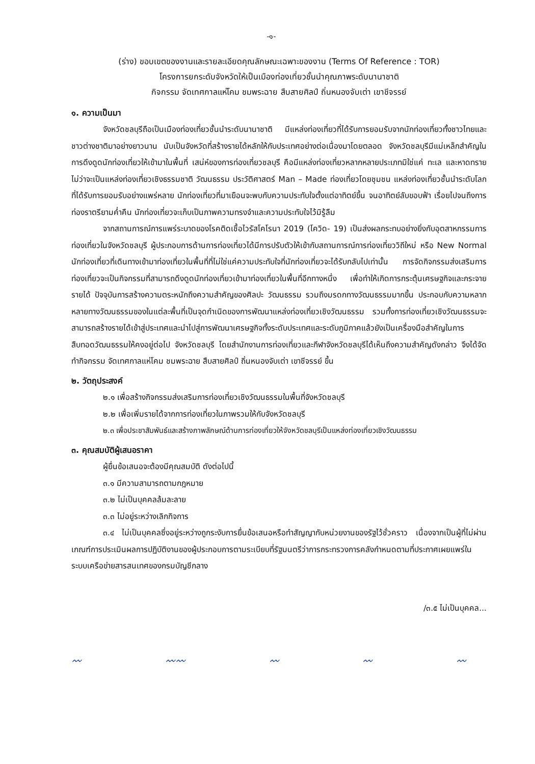-๑-
(ร่าง) ขอบเขตของงานและรายละเอียดคุณลักษณะเฉพาะของงาน (Terms Of Reference : TOR)
โครงการยกระดับจังหวัดให้เป็นเมืองท่องเที่ยวชั้นนำคุณภาพระดับนานาชาติ
กิจกรรม จัดเทศกาลแห่โคม ชมพระฉาย สืบสายศิลป์ ถิ่นหนองจับเต่า เขาชีจรรย์
๑. ความเป็นมา
จังหวัดชลบุรีถือเป็นเมืองท่องเที่ยวชั้นนำระดับนานาชาติ มีแหล่งท่องเที่ยวที่ได้รับการยอมรับจากนักท่องเที่ยวทั้งชาวไทยและชาวต่างชาติมาอย่างยาวนาน นับเป็นจังหวัดที่สร้างรายได้หลักให้กับประเทศอย่างต่อเนื่องมาโดยตลอด จังหวัดชลบุรีมีแม่เหล็กสำคัญในการดึงดูดนักท่องเที่ยวให้เข้ามาในพื้นที่ เสน่ห์ของการท่องเที่ยวชลบุรี คือมีแหล่งท่องเที่ยวหลากหลายประเภทมิใช่แค่ ทะเล และหาดทราย ไม่ว่าจะเป็นแหล่งท่องเที่ยวเชิงธรรมชาติ วัฒนธรรม ประวัติศาสตร์ Man – Made ท่องเที่ยวโดยชุมชน แหล่งท่องเที่ยวชั้นนำระดับโลก ที่ได้รับการยอมรับอย่างแพร่หลาย นักท่องเที่ยวที่มาเยือนจะพบกับความประทับใจตั้งแต่อาทิตย์ขึ้น จนอาทิตย์ลับขอบฟ้า เรื่อยไปจนถึงการท่องราตรียามค่ำคืน นักท่องเที่ยวจะเก็บเป็นภาพความทรงจำและความประทับใจไว้มิรู้ลืม
จากสถานการณ์การแพร่ระบาดของโรคติดเชื้อไวรัสโคโรนา 2019 (โควิด- 19) เป็นส่งผลกระทบอย่างยิ่งกับอุตสาหกรรมการท่องเที่ยวในจังหวัดชลบุรี ผู้ประกอบการด้านการท่องเที่ยวได้มีการปรับตัวให้เข้ากับสถานการณ์การท่องเที่ยววิถีใหม่ หรือ New Normal นักท่องเที่ยวที่เดินทางเข้ามาท่องเที่ยวในพื้นที่ที่ไม่ใช่แค่ความประทับใจที่นักท่องเที่ยวจะได้รับกลับไปเท่านั้น การจัดกิจกรรมส่งเสริมการท่องเที่ยวจะเป็นกิจกรรมที่สามารถดึงดูดนักท่องเที่ยวเข้ามาท่องเที่ยวในพื้นที่อีกทางหนึ่ง เพื่อทำให้เกิดการกระตุ้นเศรษฐกิจและกระจายรายได้ ปัจจุบันการสร้างความตระหนักถึงความสำคัญของศิลปะ วัฒนธรรม รวมถึงมรดกทางวัฒนธรรมมากขึ้น ประกอบกับความหลากหลายทางวัฒนธรรมของในแต่ละพื้นที่เป็นจุดกำเนิดของการพัฒนาแหล่งท่องเที่ยวเชิงวัฒนธรรม รวมทั้งการท่องเที่ยวเชิงวัฒนธรรมจะสามารถสร้างรายได้เข้าสู่ประเทศและนำไปสู่การพัฒนาเศรษฐกิจทั้งระดับประเทศและระดับภูมิภาคแล้วยังเป็นเครื่องมือสำคัญในการสืบทอดวัฒนธรรมให้คงอยู่ต่อไป จังหวัดชลบุรี โดยสำนักงานการท่องเที่ยวและกีฬาจังหวัดชลบุรีได้เห็นถึงความสำคัญดังกล่าว จึงได้จัดทำกิจกรรม จัดเทศกาลแห่โคม ชมพระฉาย สืบสายศิลป์ ถิ่นหนองจับเต่า เขาชีจรรย์ ขึ้น
๒. วัตถุประสงค์
๒.๑ เพื่อสร้างกิจกรรมส่งเสริมการท่องเที่ยวเชิงวัฒนธรรมในพื้นที่จังหวัดชลบุรี
๒.๒ เพื่อเพิ่มรายได้จากการท่องเที่ยวในภาพรวมให้กับจังหวัดชลบุรี
๒.๓ เพื่อประชาสัมพันธ์และสร้างภาพลักษณ์ด้านการท่องเที่ยวให้จังหวัดชลบุรีเป็นแหล่งท่องเที่ยวเชิงวัฒนธรรม
๓. คุณสมบัติผู้เสนอราคา
ผู้ยื่นข้อเสนอจะต้องมีคุณสมบัติ ดังต่อไปนี้
๓.๑ มีความสามารถตามกฎหมาย
๓.๒ ไม่เป็นบุคคลล้มละลาย
๓.๓ ไม่อยู่ระหว่างเลิกกิจการ
๓.๔ ไม่เป็นบุคคลซึ่งอยู่ระหว่างถูกระงับการยื่นข้อเสนอหรือทำสัญญากับหน่วยงานของรัฐไว้ชั่วคราว เนื่องจากเป็นผู้ที่ไม่ผ่านเกณฑ์การประเมินผลการปฏิบัติงานของผู้ประกอบการตามระเบียบที่รัฐมนตรีว่าการกระทรวงการคลังกำหนดตามที่ประกาศเผยแพร่ในระบบเครือข่ายสารสนเทศของกรมบัญชีกลาง
/๓.๕ ไม่เป็นบุคคล...
〰 〰〰 〰 〰 〰